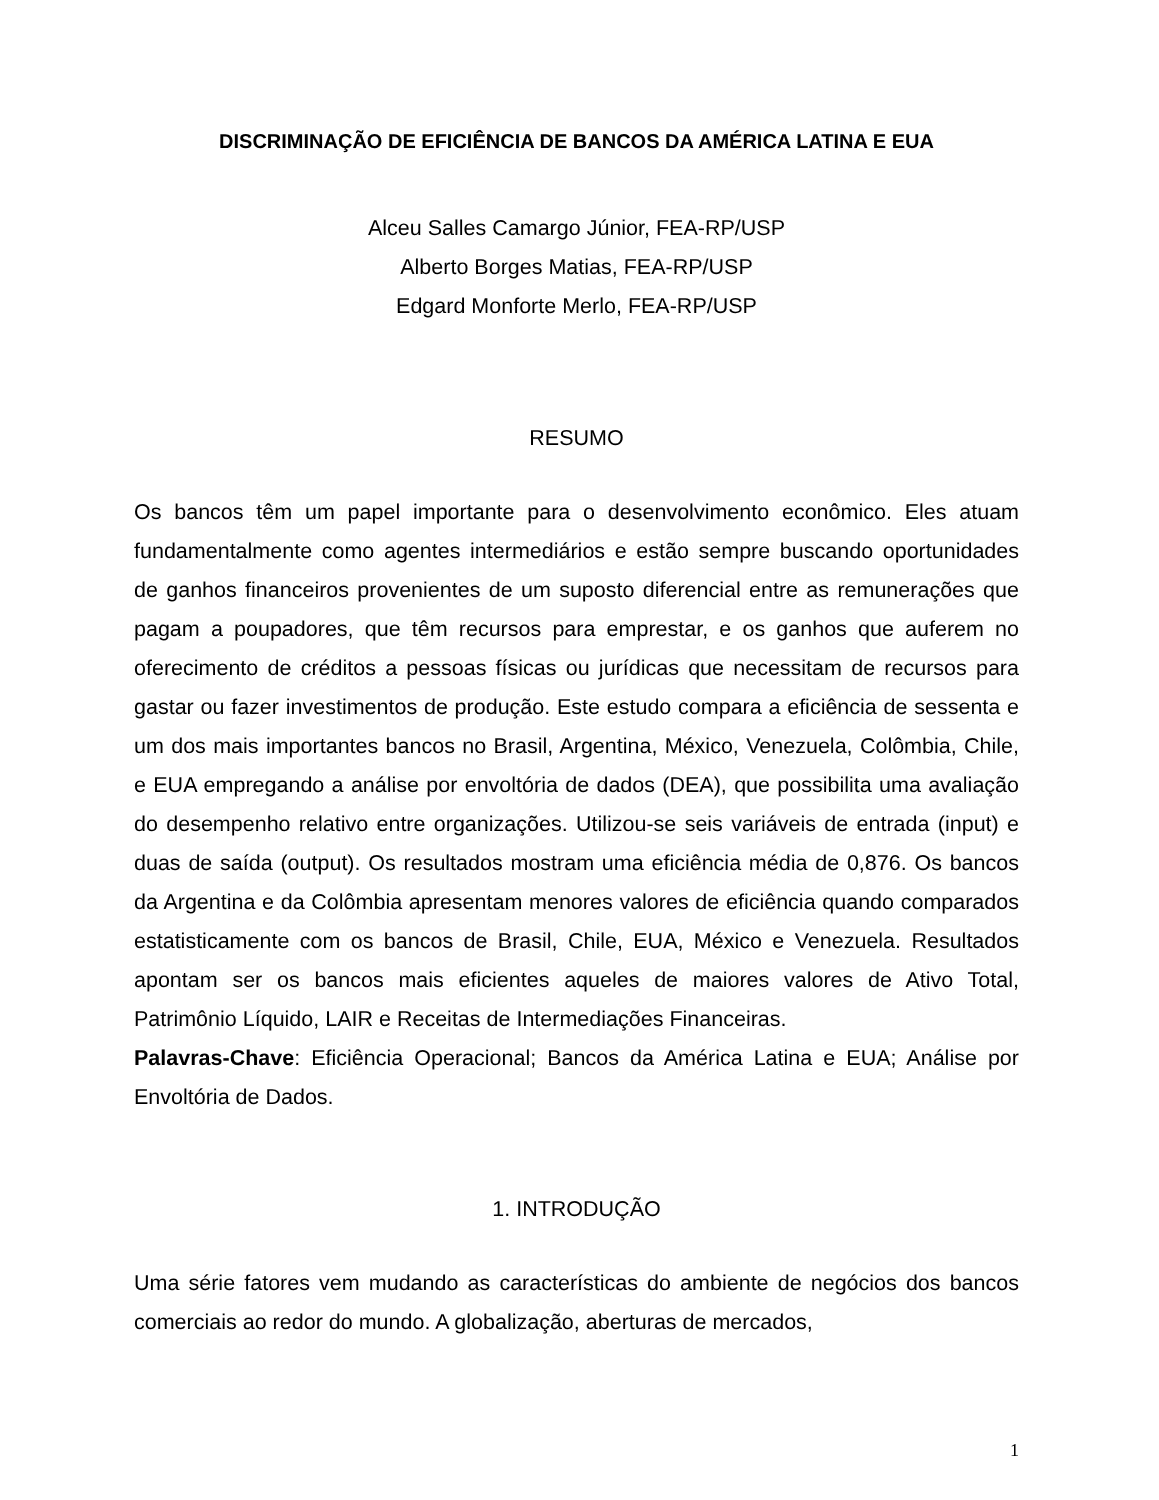DISCRIMINAÇÃO DE EFICIÊNCIA DE BANCOS DA AMÉRICA LATINA E EUA
Alceu Salles Camargo Júnior, FEA-RP/USP
Alberto Borges Matias, FEA-RP/USP
Edgard Monforte Merlo, FEA-RP/USP
RESUMO
Os bancos têm um papel importante para o desenvolvimento econômico. Eles atuam fundamentalmente como agentes intermediários e estão sempre buscando oportunidades de ganhos financeiros provenientes de um suposto diferencial entre as remunerações que pagam a poupadores, que têm recursos para emprestar, e os ganhos que auferem no oferecimento de créditos a pessoas físicas ou jurídicas que necessitam de recursos para gastar ou fazer investimentos de produção. Este estudo compara a eficiência de sessenta e um dos mais importantes bancos no Brasil, Argentina, México, Venezuela, Colômbia, Chile, e EUA empregando a análise por envoltória de dados (DEA), que possibilita uma avaliação do desempenho relativo entre organizações. Utilizou-se seis variáveis de entrada (input) e duas de saída (output). Os resultados mostram uma eficiência média de 0,876. Os bancos da Argentina e da Colômbia apresentam menores valores de eficiência quando comparados estatisticamente com os bancos de Brasil, Chile, EUA, México e Venezuela. Resultados apontam ser os bancos mais eficientes aqueles de maiores valores de Ativo Total, Patrimônio Líquido, LAIR e Receitas de Intermediações Financeiras.
Palavras-Chave: Eficiência Operacional; Bancos da América Latina e EUA; Análise por Envoltória de Dados.
1. INTRODUÇÃO
Uma série fatores vem mudando as características do ambiente de negócios dos bancos comerciais ao redor do mundo. A globalização, aberturas de mercados,
1